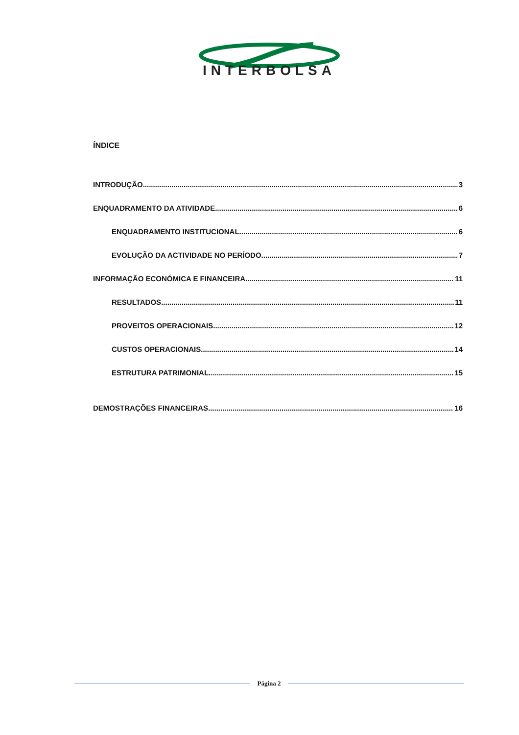INTERBOLSA
ÍNDICE
INTRODUÇÃO 3
ENQUADRAMENTO DA ATIVIDADE 6
ENQUADRAMENTO INSTITUCIONAL 6
EVOLUÇÃO DA ACTIVIDADE NO PERÍODO 7
INFORMAÇÃO ECONÓMICA E FINANCEIRA 11
RESULTADOS 11
PROVEITOS OPERACIONAIS 12
CUSTOS OPERACIONAIS 14
ESTRUTURA PATRIMONIAL 15
DEMOSTRAÇÕES FINANCEIRAS 16
Página 2